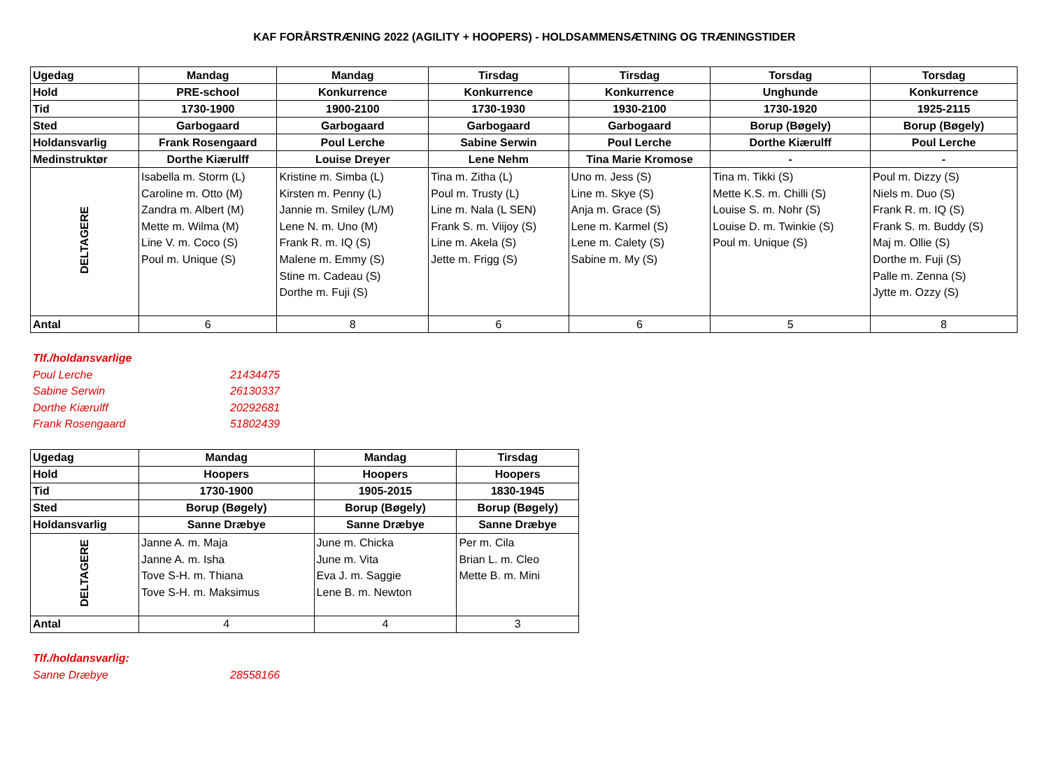KAF FORÅRSTRÆNING 2022 (AGILITY + HOOPERS) - HOLDSAMMENSÆTNING OG TRÆNINGSTIDER
| Ugedag | Mandag | Mandag | Tirsdag | Tirsdag | Torsdag | Torsdag |
| --- | --- | --- | --- | --- | --- | --- |
| Hold | PRE-school | Konkurrence | Konkurrence | Konkurrence | Unghunde | Konkurrence |
| Tid | 1730-1900 | 1900-2100 | 1730-1930 | 1930-2100 | 1730-1920 | 1925-2115 |
| Sted | Garbogaard | Garbogaard | Garbogaard | Garbogaard | Borup (Bøgely) | Borup (Bøgely) |
| Holdansvarlig | Frank Rosengaard | Poul Lerche | Sabine Serwin | Poul Lerche | Dorthe Kiærulff | Poul Lerche |
| Medinstruktør | Dorthe Kiærulff | Louise Dreyer | Lene Nehm | Tina Marie Kromose | - | - |
| DELTAGERE | Isabella m. Storm (L) Caroline m. Otto (M) Zandra m. Albert (M) Mette m. Wilma (M) Line V. m. Coco (S) Poul m. Unique (S) | Kristine m. Simba (L) Kirsten m. Penny (L) Jannie m. Smiley (L/M) Lene N. m. Uno (M) Frank R. m. IQ (S) Malene m. Emmy (S) Stine m. Cadeau (S) Dorthe m. Fuji (S) | Tina m. Zitha (L) Poul m. Trusty (L) Line m. Nala (L SEN) Frank S. m. Viijoy (S) Line m. Akela (S) Jette m. Frigg (S) | Uno m. Jess (S) Line m. Skye (S) Anja m. Grace (S) Lene m. Karmel (S) Lene m. Calety (S) Sabine m. My (S) | Tina m. Tikki (S) Mette K.S. m. Chilli (S) Louise S. m. Nohr (S) Louise D. m. Twinkie (S) Poul m. Unique (S) | Poul m. Dizzy (S) Niels m. Duo (S) Frank R. m. IQ (S) Frank S. m. Buddy (S) Maj m. Ollie (S) Dorthe m. Fuji (S) Palle m. Zenna (S) Jytte m. Ozzy (S) |
| Antal | 6 | 8 | 6 | 6 | 5 | 8 |
Tlf./holdansvarlige
Poul Lerche 21434475
Sabine Serwin 26130337
Dorthe Kiærulff 20292681
Frank Rosengaard 51802439
| Ugedag | Mandag | Mandag | Tirsdag |
| --- | --- | --- | --- |
| Hold | Hoopers | Hoopers | Hoopers |
| Tid | 1730-1900 | 1905-2015 | 1830-1945 |
| Sted | Borup (Bøgely) | Borup (Bøgely) | Borup (Bøgely) |
| Holdansvarlig | Sanne Dræbye | Sanne Dræbye | Sanne Dræbye |
| DELTAGERE | Janne A. m. Maja Janne A. m. Isha Tove S-H. m. Thiana Tove S-H. m. Maksimus | June m. Chicka June m. Vita Eva J. m. Saggie Lene B. m. Newton | Per m. Cila Brian L. m. Cleo Mette B. m. Mini |
| Antal | 4 | 4 | 3 |
Tlf./holdansvarlig:
Sanne Dræbye 28558166